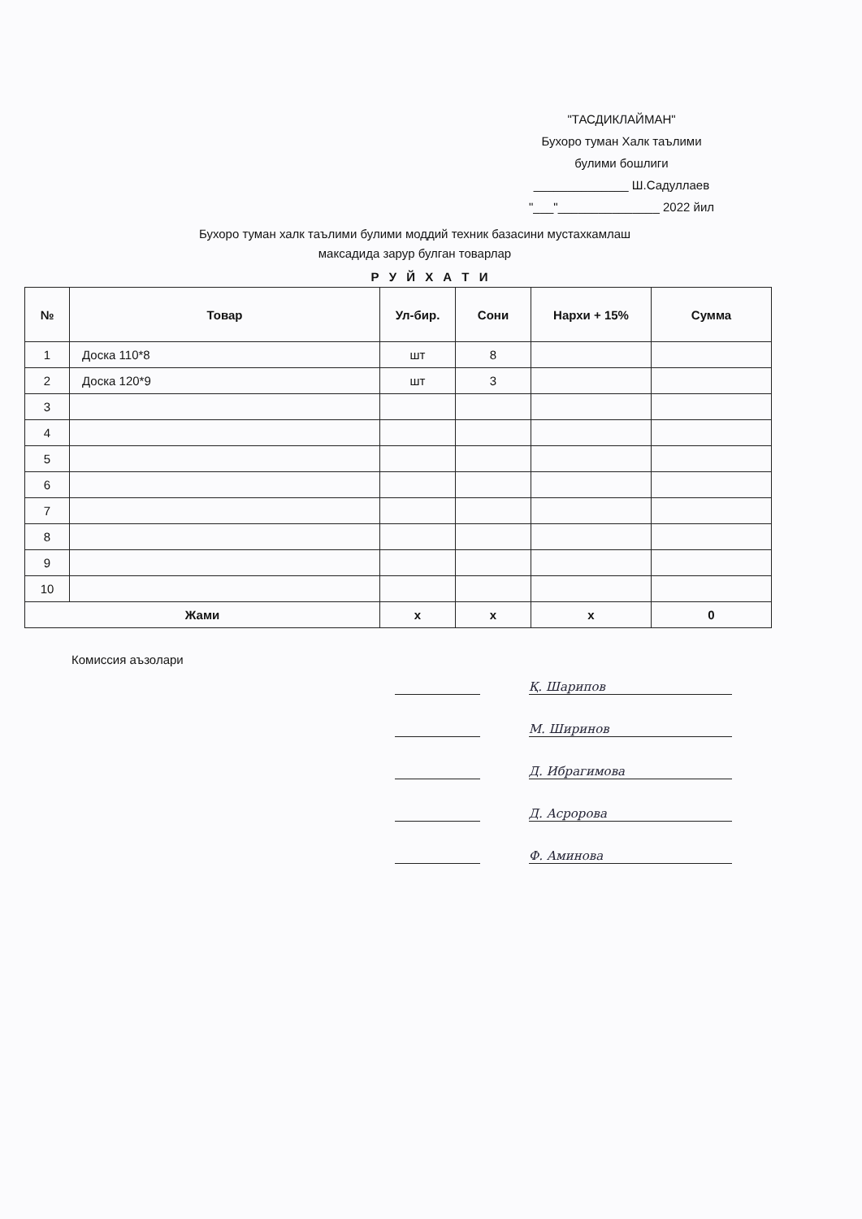"ТАСДИКЛАЙМАН"
Бухоро туман Халк таълими
булими бошлиги
______________ Ш.Садуллаев
"___"_______________ 2022 йил
Бухоро туман халк таълими булими моддий техник базасини мустахкамлаш
максадида зарур булган товарлар
Р У Й Х А Т И
| № | Товар | Ул-бир. | Сони | Нархи + 15% | Сумма |
| --- | --- | --- | --- | --- | --- |
| 1 | Доска 110*8 | шт | 8 | | |
| 2 | Доска 120*9 | шт | 3 | | |
| 3 | | | | | |
| 4 | | | | | |
| 5 | | | | | |
| 6 | | | | | |
| 7 | | | | | |
| 8 | | | | | |
| 9 | | | | | |
| 10 | | | | | |
| Жами | | x | x | x | 0 |
Комиссия аъзолари
Қ. Шарипов
М. Ширинов
Д. Ибрагимова
Д. Асророва
Ф. Аминова